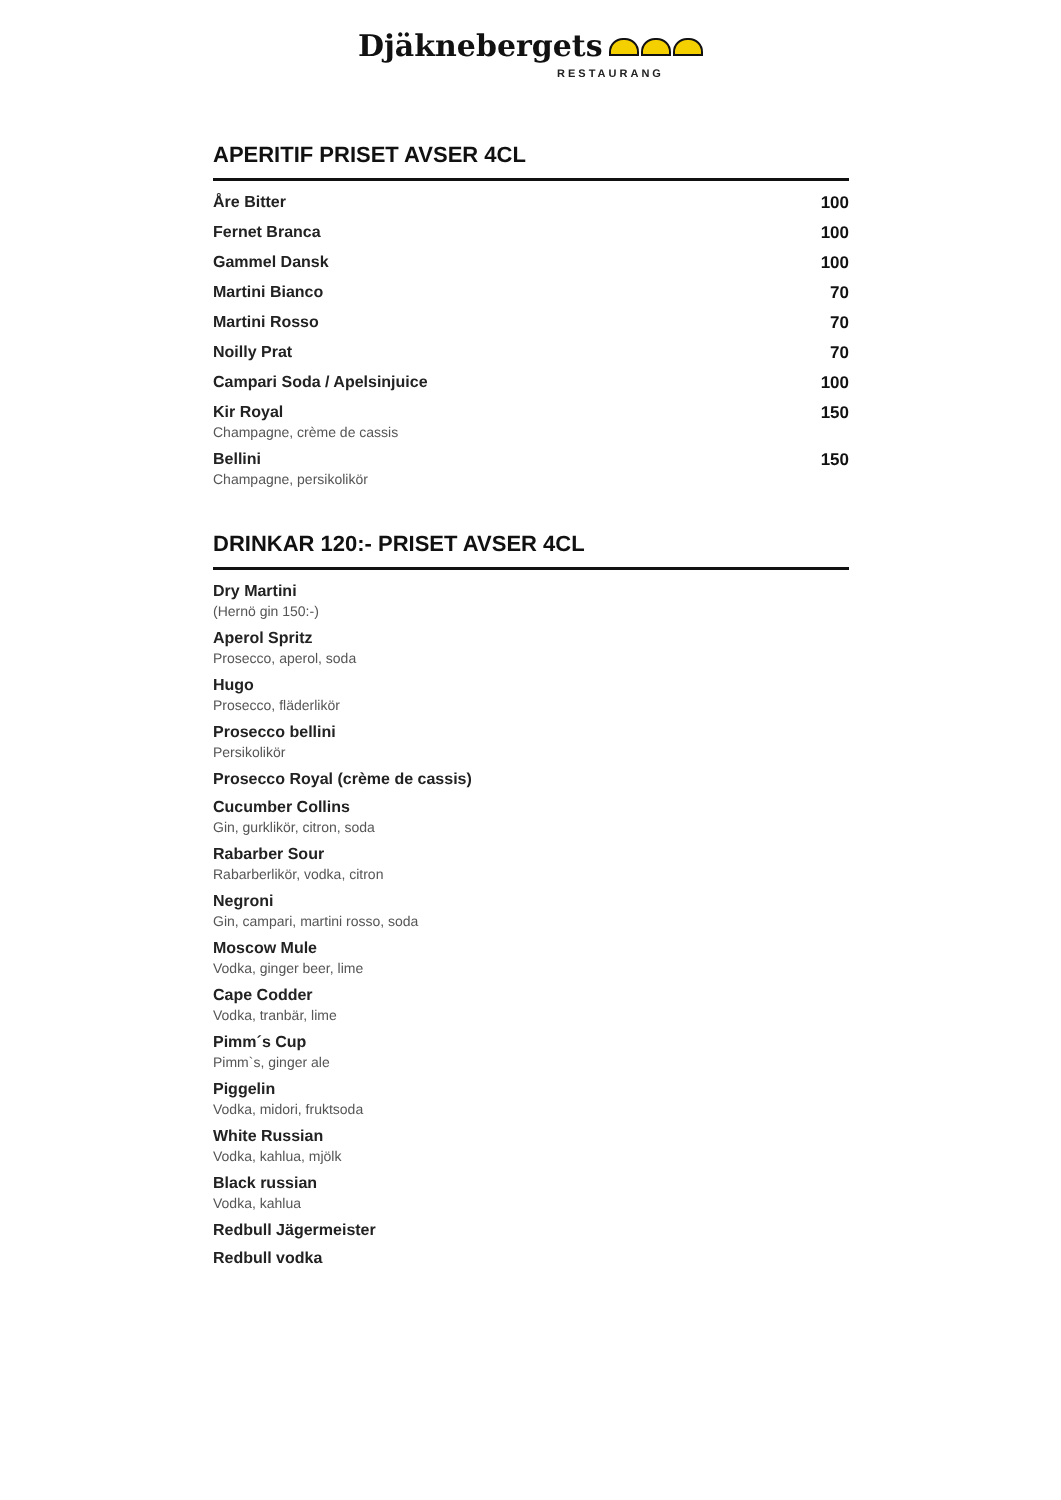Djäknebergets
RESTAURANG
APERITIF PRISET AVSER 4CL
Åre Bitter 100
Fernet Branca 100
Gammel Dansk 100
Martini Bianco 70
Martini Rosso 70
Noilly Prat 70
Campari Soda / Apelsinjuice 100
Kir Royal
Champagne, crème de cassis
150
Bellini
Champagne, persikolikör
150
DRINKAR 120:- PRISET AVSER 4CL
Dry Martini
(Hernö gin 150:-)
Aperol Spritz
Prosecco, aperol, soda
Hugo
Prosecco, fläderlikör
Prosecco bellini
Persikolikör
Prosecco Royal (crème de cassis)
Cucumber Collins
Gin, gurklikör, citron, soda
Rabarber Sour
Rabarberlikör, vodka, citron
Negroni
Gin, campari, martini rosso, soda
Moscow Mule
Vodka, ginger beer, lime
Cape Codder
Vodka, tranbär, lime
Pimm´s Cup
Pimm`s, ginger ale
Piggelin
Vodka, midori, fruktsoda
White Russian
Vodka, kahlua, mjölk
Black russian
Vodka, kahlua
Redbull Jägermeister
Redbull vodka